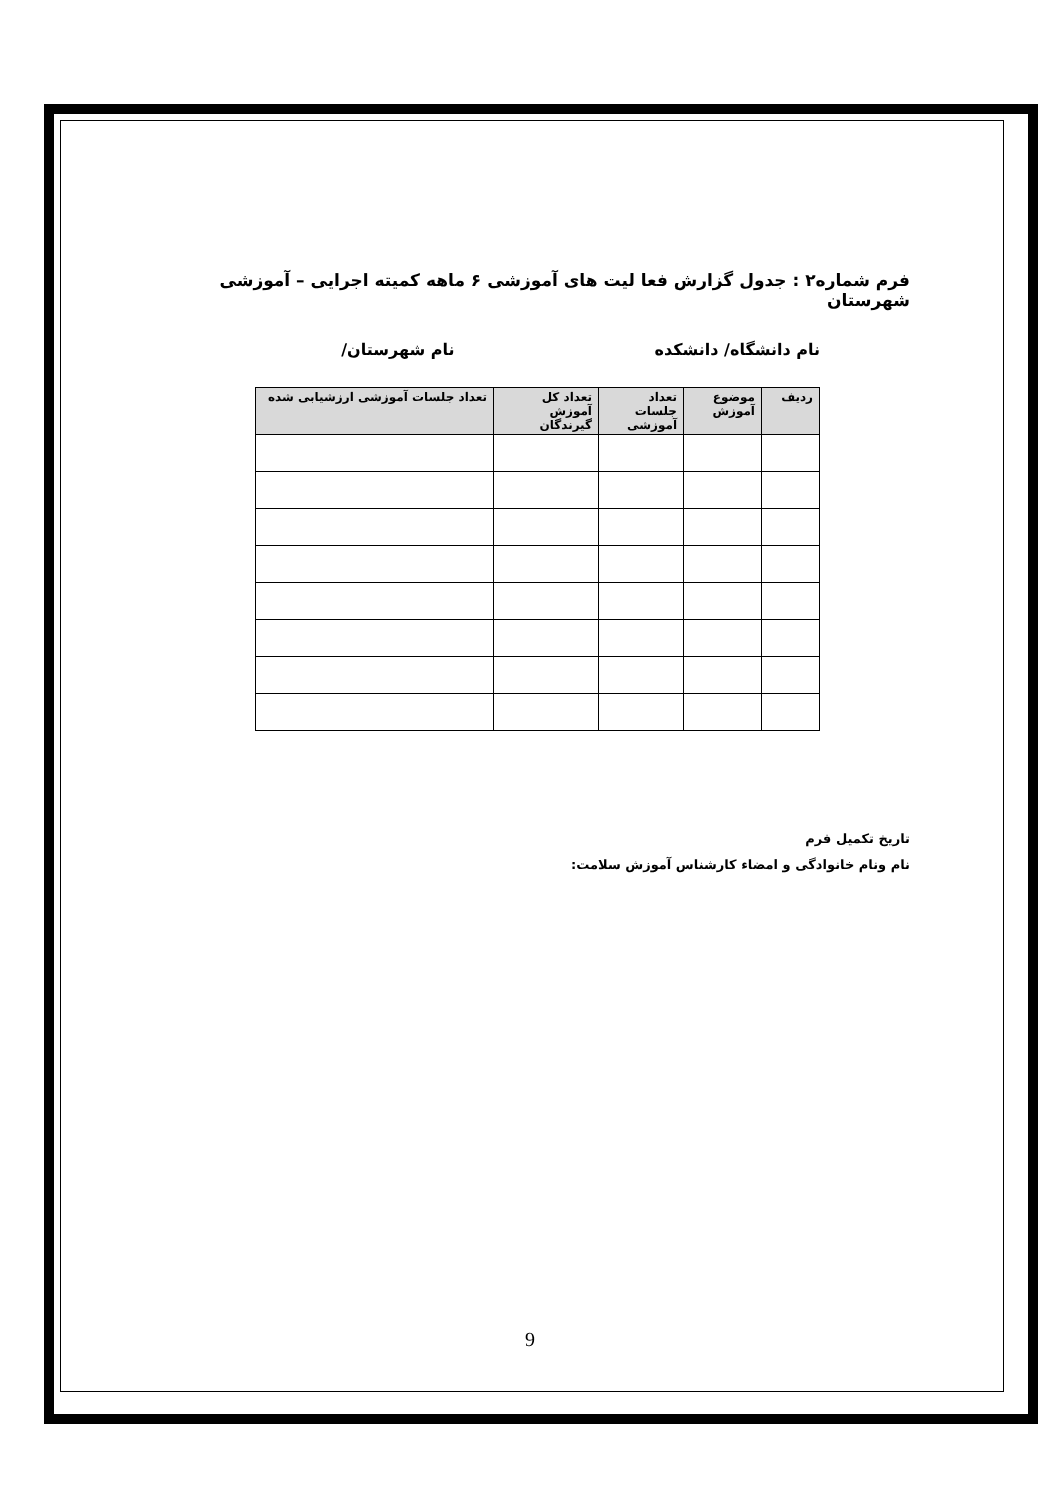فرم شماره۲ : جدول گزارش فعا لیت های آموزشی ۶ ماهه کمیته اجرایی – آموزشی شهرستان
نام دانشگاه/ دانشکده نام شهرستان/
| ردیف | موضوع آموزش | تعداد جلسات آموزشی | تعداد کل آموزش گیرندگان | تعداد جلسات آموزشی ارزشیابی شده |
| --- | --- | --- | --- | --- |
تاریخ تکمیل فرم
نام ونام خانوادگی و امضاء کارشناس آموزش سلامت:
9